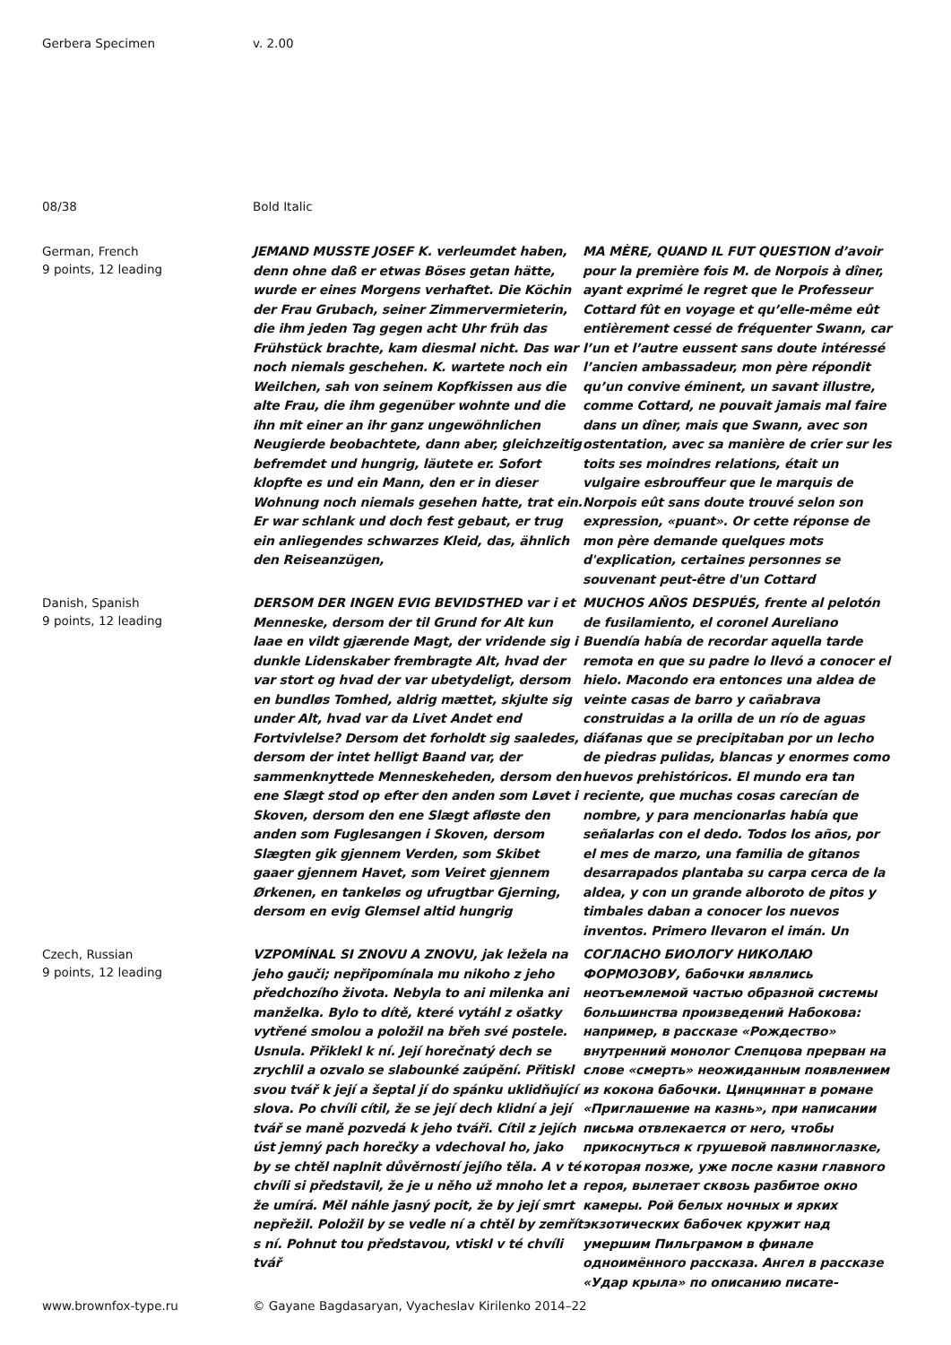Gerbera Specimen v. 2.00
08/38 Bold Italic
German, French
9 points, 12 leading
JEMAND MUSSTE JOSEF K. verleumdet haben, denn ohne daß er etwas Böses getan hätte, wurde er eines Morgens verhaftet. Die Köchin der Frau Grubach, seiner Zimmervermieterin, die ihm jeden Tag gegen acht Uhr früh das Frühstück brachte, kam diesmal nicht. Das war noch niemals geschehen. K. wartete noch ein Weilchen, sah von seinem Kopfkissen aus die alte Frau, die ihm gegenüber wohnte und die ihn mit einer an ihr ganz ungewöhnlichen Neugierde beobachtete, dann aber, gleichzeitig befremdet und hungrig, läutete er. Sofort klopfte es und ein Mann, den er in dieser Wohnung noch niemals gesehen hatte, trat ein. Er war schlank und doch fest gebaut, er trug ein anliegendes schwarzes Kleid, das, ähnlich den Reiseanzügen,
MA MÈRE, QUAND IL FUT QUESTION d’avoir pour la première fois M. de Norpois à dîner, ayant exprimé le regret que le Professeur Cottard fût en voyage et qu’elle-même eût entièrement cessé de fréquenter Swann, car l’un et l’autre eussent sans doute intéressé l’ancien ambassadeur, mon père répondit qu’un convive éminent, un savant illustre, comme Cottard, ne pouvait jamais mal faire dans un dîner, mais que Swann, avec son ostentation, avec sa manière de crier sur les toits ses moindres relations, était un vulgaire esbrouffeur que le marquis de Norpois eût sans doute trouvé selon son expression, «puant». Or cette réponse de mon père demande quelques mots d'explication, certaines personnes se souvenant peut-être d'un Cottard
Danish, Spanish
9 points, 12 leading
DERSOM DER INGEN EVIG BEVIDSTHED var i et Menneske, dersom der til Grund for Alt kun laae en vildt gjærende Magt, der vridende sig i dunkle Lidenskaber frembragte Alt, hvad der var stort og hvad der var ubetydeligt, dersom en bundløs Tomhed, aldrig mættet, skjulte sig under Alt, hvad var da Livet Andet end Fortvivlelse? Dersom det forholdt sig saaledes, dersom der intet helligt Baand var, der sammenknyttede Menneskeheden, dersom den ene Slægt stod op efter den anden som Løvet i Skoven, dersom den ene Slægt afløste den anden som Fuglesangen i Skoven, dersom Slægten gik gjennem Verden, som Skibet gaaer gjennem Havet, som Veiret gjennem Ørkenen, en tankeløs og ufrugtbar Gjerning, dersom en evig Glemsel altid hungrig
MUCHOS AÑOS DESPUÉS, frente al pelotón de fusilamiento, el coronel Aureliano Buendía había de recordar aquella tarde remota en que su padre lo llevó a conocer el hielo. Macondo era entonces una aldea de veinte casas de barro y cañabrava construidas a la orilla de un río de aguas diáfanas que se precipitaban por un lecho de piedras pulidas, blancas y enormes como huevos prehistóricos. El mundo era tan reciente, que muchas cosas carecían de nombre, y para mencionarlas había que señalarlas con el dedo. Todos los años, por el mes de marzo, una familia de gitanos desarrapados plantaba su carpa cerca de la aldea, y con un grande alboroto de pitos y timbales daban a conocer los nuevos inventos. Primero llevaron el imán. Un
Czech, Russian
9 points, 12 leading
VZPOMÍNAL SI ZNOVU A ZNOVU, jak ležela na jeho gauči; nepřipomínala mu nikoho z jeho předchozího života. Nebyla to ani milenka ani manželka. Bylo to dítě, které vytáhl z ošatky vytřené smolou a položil na břeh své postele. Usnula. Přiklekl k ní. Její horečnatý dech se zrychlil a ozvalo se slabounké zaúpění. Přitiskl svou tvář k její a šeptal jí do spánku uklidňující slova. Po chvíli cítil, že se její dech klidní a její tvář se maně pozvedá k jeho tváři. Cítil z jejích úst jemný pach horečky a vdechoval ho, jako by se chtěl naplnit důvěrností jejího těla. A v té chvíli si představil, že je u něho už mnoho let a že umírá. Měl náhle jasný pocit, že by její smrt nepřežil. Položil by se vedle ní a chtěl by zemřít s ní. Pohnut tou představou, vtiskl v té chvíli tvář
СОГЛАСНО БИОЛОГУ НИКОЛАЮ ФОРМОЗОВУ, бабочки являлись неотъемлемой частью образной системы большинства произведений Набокова: например, в рассказе «Рождество» внутренний монолог Слепцова прерван на слове «смерть» неожиданным появлением из кокона бабочки. Цинциннат в романе «Приглашение на казнь», при написании письма отвлекается от него, чтобы прикоснуться к грушевой павлиноглазке, которая позже, уже после казни главного героя, вылетает сквозь разбитое окно камеры. Рой белых ночных и ярких экзотических бабочек кружит над умершим Пильграмом в финале одноимённого рассказа. Ангел в рассказе «Удар крыла» по описанию писате-
www.brownfox-type.ru © Gayane Bagdasaryan, Vyacheslav Kirilenko 2014–22